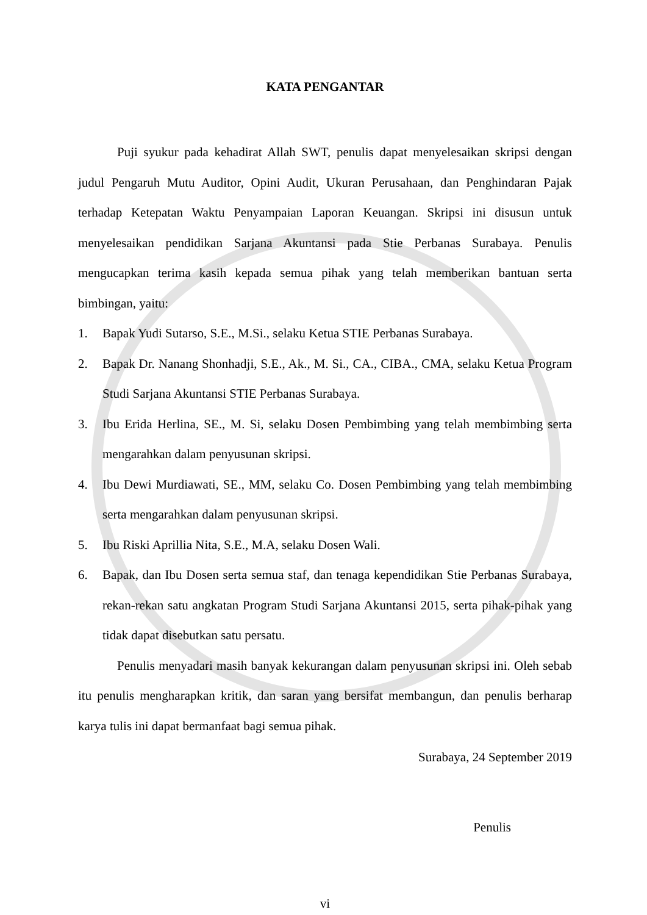KATA PENGANTAR
Puji syukur pada kehadirat Allah SWT, penulis dapat menyelesaikan skripsi dengan judul Pengaruh Mutu Auditor, Opini Audit, Ukuran Perusahaan, dan Penghindaran Pajak terhadap Ketepatan Waktu Penyampaian Laporan Keuangan. Skripsi ini disusun untuk menyelesaikan pendidikan Sarjana Akuntansi pada Stie Perbanas Surabaya. Penulis mengucapkan terima kasih kepada semua pihak yang telah memberikan bantuan serta bimbingan, yaitu:
1. Bapak Yudi Sutarso, S.E., M.Si., selaku Ketua STIE Perbanas Surabaya.
2. Bapak Dr. Nanang Shonhadji, S.E., Ak., M. Si., CA., CIBA., CMA, selaku Ketua Program Studi Sarjana Akuntansi STIE Perbanas Surabaya.
3. Ibu Erida Herlina, SE., M. Si, selaku Dosen Pembimbing yang telah membimbing serta mengarahkan dalam penyusunan skripsi.
4. Ibu Dewi Murdiawati, SE., MM, selaku Co. Dosen Pembimbing yang telah membimbing serta mengarahkan dalam penyusunan skripsi.
5. Ibu Riski Aprillia Nita, S.E., M.A, selaku Dosen Wali.
6. Bapak, dan Ibu Dosen serta semua staf, dan tenaga kependidikan Stie Perbanas Surabaya, rekan-rekan satu angkatan Program Studi Sarjana Akuntansi 2015, serta pihak-pihak yang tidak dapat disebutkan satu persatu.
Penulis menyadari masih banyak kekurangan dalam penyusunan skripsi ini. Oleh sebab itu penulis mengharapkan kritik, dan saran yang bersifat membangun, dan penulis berharap karya tulis ini dapat bermanfaat bagi semua pihak.
Surabaya, 24 September 2019
Penulis
vi